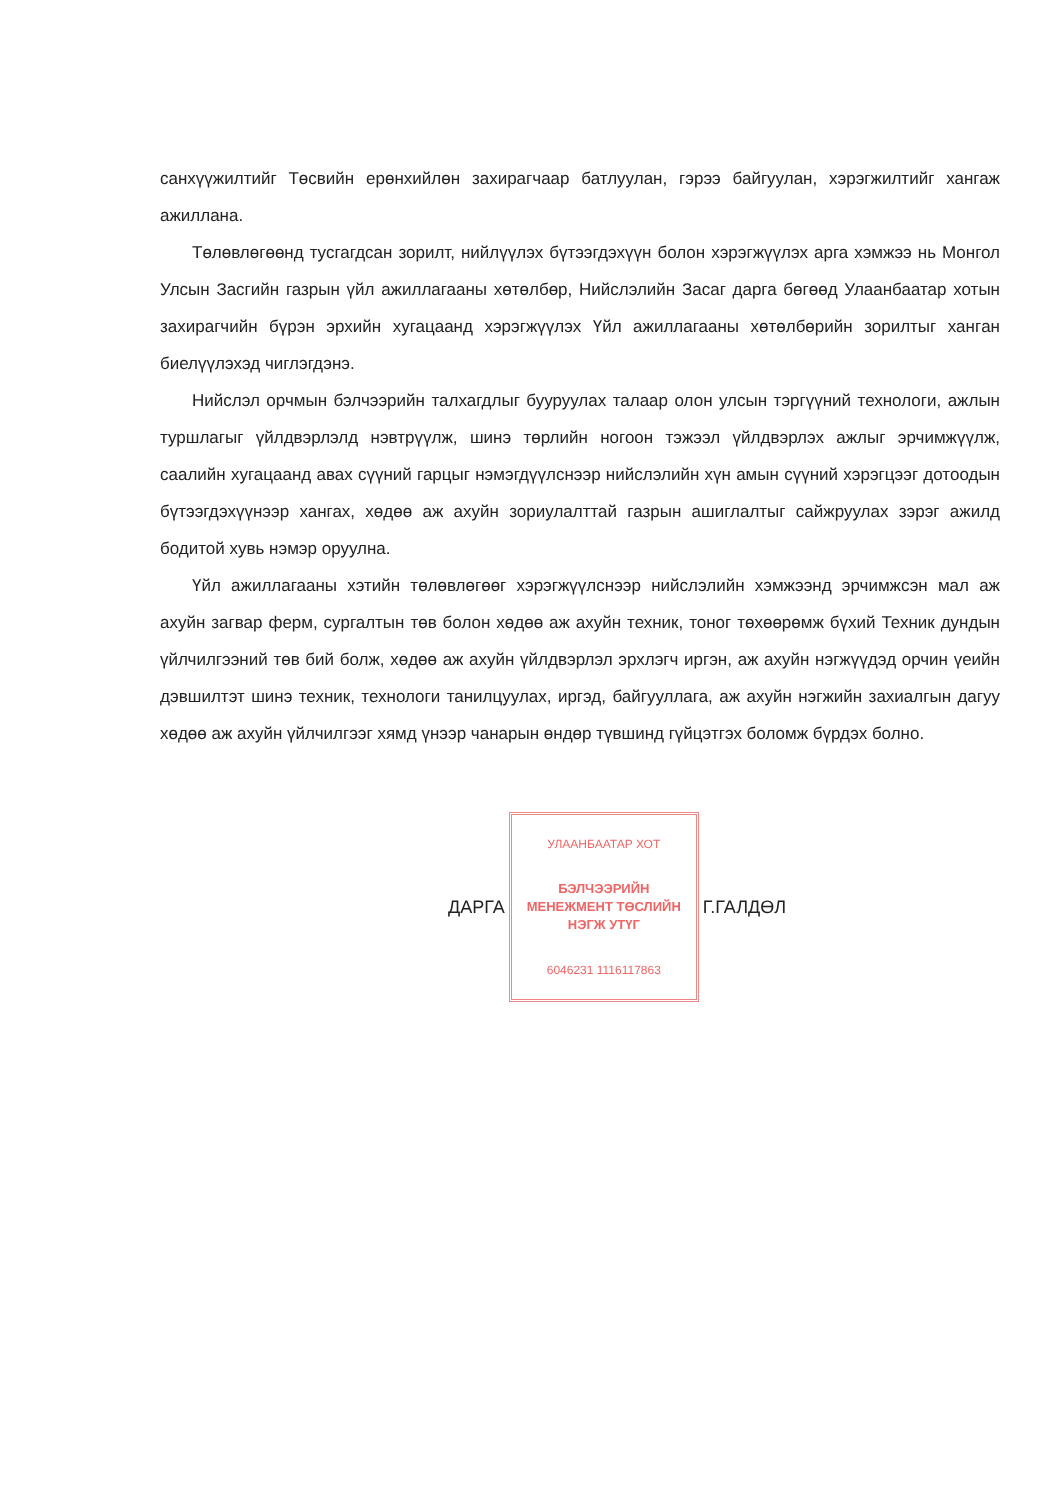санхүүжилтийг Төсвийн ерөнхийлөн захирагчаар батлуулан, гэрээ байгуулан, хэрэгжилтийг хангаж ажиллана.
Төлөвлөгөөнд тусгагдсан зорилт, нийлүүлэх бүтээгдэхүүн болон хэрэгжүүлэх арга хэмжээ нь Монгол Улсын Засгийн газрын үйл ажиллагааны хөтөлбөр, Нийслэлийн Засаг дарга бөгөөд Улаанбаатар хотын захирагчийн бүрэн эрхийн хугацаанд хэрэгжүүлэх Үйл ажиллагааны хөтөлбөрийн зорилтыг хангaн биелүүлэхэд чиглэгдэнэ.
Нийслэл орчмын бэлчээрийн талхагдлыг бууруулах талаар олон улсын тэргүүний технологи, ажлын туршлагыг үйлдвэрлэлд нэвтрүүлж, шинэ төрлийн ногоон тэжээл үйлдвэрлэх ажлыг эрчимжүүлж, саалийн хугацаанд авах сүүний гарцыг нэмэгдүүлснээр нийслэлийн хүн амын сүүний хэрэгцээг дотоодын бүтээгдэхүүнээр хангах, хөдөө аж ахуйн зориулалттай газрын ашиглалтыг сайжруулах зэрэг ажилд бодитой хувь нэмэр оруулна.
Үйл ажиллагааны хэтийн төлөвлөгөөг хэрэгжүүлснээр нийслэлийн хэмжээнд эрчимжсэн мал аж ахуйн загвар ферм, сургалтын төв болон хөдөө аж ахуйн техник, тоног төхөөрөмж бүхий Техник дундын үйлчилгээний төв бий болж, хөдөө аж ахуйн үйлдвэрлэл эрхлэгч иргэн, аж ахуйн нэгжүүдэд орчин үеийн дэвшилтэт шинэ техник, технологи танилцуулах, иргэд, байгууллага, аж ахуйн нэгжийн захиалгын дагуу хөдөө аж ахуйн үйлчилгээг хямд үнээр чанарын өндөр түвшинд гүйцэтгэх боломж бүрдэх болно.
ДАРГА
УЛААНБААТАР ХОТ
БЭЛЧЭЭРИЙН МЕНЕЖМЕНТ ТӨСЛИЙН НЭГЖ УТҮГ
6046231 1116117863
Г.ГАЛДӨЛ